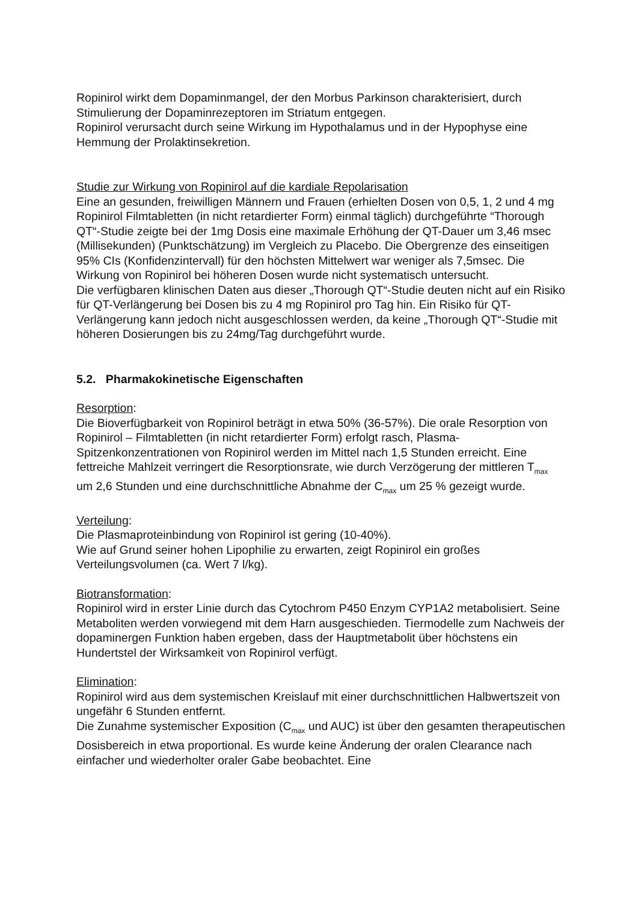Ropinirol wirkt dem Dopaminmangel, der den Morbus Parkinson charakterisiert, durch Stimulierung der Dopaminrezeptoren im Striatum entgegen.
Ropinirol verursacht durch seine Wirkung im Hypothalamus und in der Hypophyse eine Hemmung der Prolaktinsekretion.
Studie zur Wirkung von Ropinirol auf die kardiale Repolarisation
Eine an gesunden, freiwilligen Männern und Frauen (erhielten Dosen von 0,5, 1, 2 und 4 mg Ropinirol Filmtabletten (in nicht retardierter Form) einmal täglich) durchgeführte “Thorough QT“-Studie zeigte bei der 1mg Dosis eine maximale Erhöhung der QT-Dauer um 3,46 msec (Millisekunden) (Punktschätzung) im Vergleich zu Placebo. Die Obergrenze des einseitigen 95% CIs (Konfidenzintervall) für den höchsten Mittelwert war weniger als 7,5msec. Die Wirkung von Ropinirol bei höheren Dosen wurde nicht systematisch untersucht.
Die verfügbaren klinischen Daten aus dieser „Thorough QT“-Studie deuten nicht auf ein Risiko für QT-Verlängerung bei Dosen bis zu 4 mg Ropinirol pro Tag hin. Ein Risiko für QT-Verlängerung kann jedoch nicht ausgeschlossen werden, da keine „Thorough QT“-Studie mit höheren Dosierungen bis zu 24mg/Tag durchgeführt wurde.
5.2. Pharmakokinetische Eigenschaften
Resorption:
Die Bioverfügbarkeit von Ropinirol beträgt in etwa 50% (36-57%). Die orale Resorption von Ropinirol – Filmtabletten (in nicht retardierter Form) erfolgt rasch, Plasma-Spitzenkonzentrationen von Ropinirol werden im Mittel nach 1,5 Stunden erreicht. Eine fettreiche Mahlzeit verringert die Resorptionsrate, wie durch Verzögerung der mittleren T<sub>max</sub> um 2,6 Stunden und eine durchschnittliche Abnahme der C<sub>max</sub> um 25 % gezeigt wurde.
Verteilung:
Die Plasmaproteinbindung von Ropinirol ist gering (10-40%).
Wie auf Grund seiner hohen Lipophilie zu erwarten, zeigt Ropinirol ein großes Verteilungsvolumen (ca. Wert 7 l/kg).
Biotransformation:
Ropinirol wird in erster Linie durch das Cytochrom P450 Enzym CYP1A2 metabolisiert. Seine Metaboliten werden vorwiegend mit dem Harn ausgeschieden. Tiermodelle zum Nachweis der dopaminergen Funktion haben ergeben, dass der Hauptmetabolit über höchstens ein Hundertstel der Wirksamkeit von Ropinirol verfügt.
Elimination:
Ropinirol wird aus dem systemischen Kreislauf mit einer durchschnittlichen Halbwertszeit von ungefähr 6 Stunden entfernt.
Die Zunahme systemischer Exposition (C<sub>max</sub> und AUC) ist über den gesamten therapeutischen Dosisbereich in etwa proportional. Es wurde keine Änderung der oralen Clearance nach einfacher und wiederholter oraler Gabe beobachtet. Eine